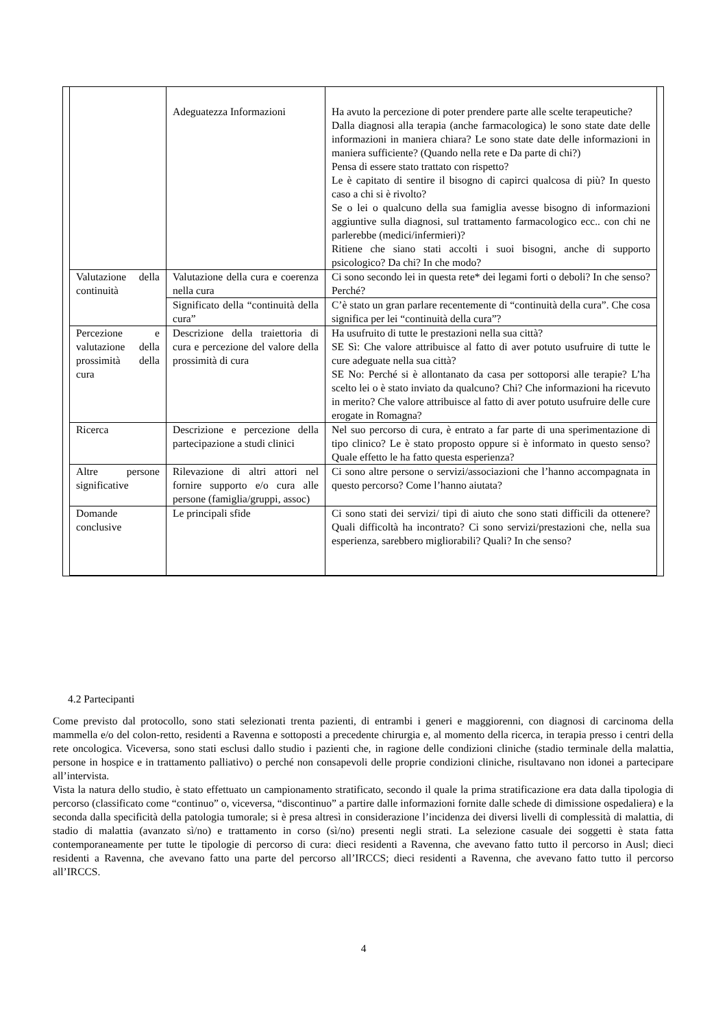| | Adeguatezza Informazioni | Ha avuto la percezione di poter prendere parte alle scelte terapeutiche? Dalla diagnosi alla terapia (anche farmacologica) le sono state date delle informazioni in maniera chiara? Le sono state date delle informazioni in maniera sufficiente? (Quando nella rete e Da parte di chi?) Pensa di essere stato trattato con rispetto? Le è capitato di sentire il bisogno di capirci qualcosa di più? In questo caso a chi si è rivolto? Se o lei o qualcuno della sua famiglia avesse bisogno di informazioni aggiuntive sulla diagnosi, sul trattamento farmacologico ecc.. con chi ne parlerebbe (medici/infermieri)? Ritiene che siano stati accolti i suoi bisogni, anche di supporto psicologico? Da chi? In che modo? |
| Valutazione della continuità | Valutazione della cura e coerenza nella cura | Ci sono secondo lei in questa rete* dei legami forti o deboli? In che senso? Perché? |
| | Significato della “continuità della cura” | C’è stato un gran parlare recentemente di “continuità della cura”. Che cosa significa per lei “continuità della cura”? |
| Percezione e valutazione della prossimità della cura | Descrizione della traiettoria di cura e percezione del valore della prossimità di cura | Ha usufruito di tutte le prestazioni nella sua città? SE Sì: Che valore attribuisce al fatto di aver potuto usufruire di tutte le cure adeguate nella sua città? SE No: Perché si è allontanato da casa per sottoporsi alle terapie? L’ha scelto lei o è stato inviato da qualcuno? Chi? Che informazioni ha ricevuto in merito? Che valore attribuisce al fatto di aver potuto usufruire delle cure erogate in Romagna? |
| Ricerca | Descrizione e percezione della partecipazione a studi clinici | Nel suo percorso di cura, è entrato a far parte di una sperimentazione di tipo clinico? Le è stato proposto oppure si è informato in questo senso? Quale effetto le ha fatto questa esperienza? |
| Altre persone significative | Rilevazione di altri attori nel fornire supporto e/o cura alle persone (famiglia/gruppi, assoc) | Ci sono altre persone o servizi/associazioni che l’hanno accompagnata in questo percorso? Come l’hanno aiutata? |
| Domande conclusive | Le principali sfide | Ci sono stati dei servizi/ tipi di aiuto che sono stati difficili da ottenere? Quali difficoltà ha incontrato? Ci sono servizi/prestazioni che, nella sua esperienza, sarebbero migliorabili? Quali? In che senso? |
4.2 Partecipanti
Come previsto dal protocollo, sono stati selezionati trenta pazienti, di entrambi i generi e maggiorenni, con diagnosi di carcinoma della mammella e/o del colon-retto, residenti a Ravenna e sottoposti a precedente chirurgia e, al momento della ricerca, in terapia presso i centri della rete oncologica. Viceversa, sono stati esclusi dallo studio i pazienti che, in ragione delle condizioni cliniche (stadio terminale della malattia, persone in hospice e in trattamento palliativo) o perché non consapevoli delle proprie condizioni cliniche, risultavano non idonei a partecipare all’intervista.
Vista la natura dello studio, è stato effettuato un campionamento stratificato, secondo il quale la prima stratificazione era data dalla tipologia di percorso (classificato come “continuo” o, viceversa, “discontinuo” a partire dalle informazioni fornite dalle schede di dimissione ospedaliera) e la seconda dalla specificità della patologia tumorale; si è presa altresì in considerazione l’incidenza dei diversi livelli di complessità di malattia, di stadio di malattia (avanzato sì/no) e trattamento in corso (sì/no) presenti negli strati. La selezione casuale dei soggetti è stata fatta contemporaneamente per tutte le tipologie di percorso di cura: dieci residenti a Ravenna, che avevano fatto tutto il percorso in Ausl; dieci residenti a Ravenna, che avevano fatto una parte del percorso all’IRCCS; dieci residenti a Ravenna, che avevano fatto tutto il percorso all’IRCCS.
4